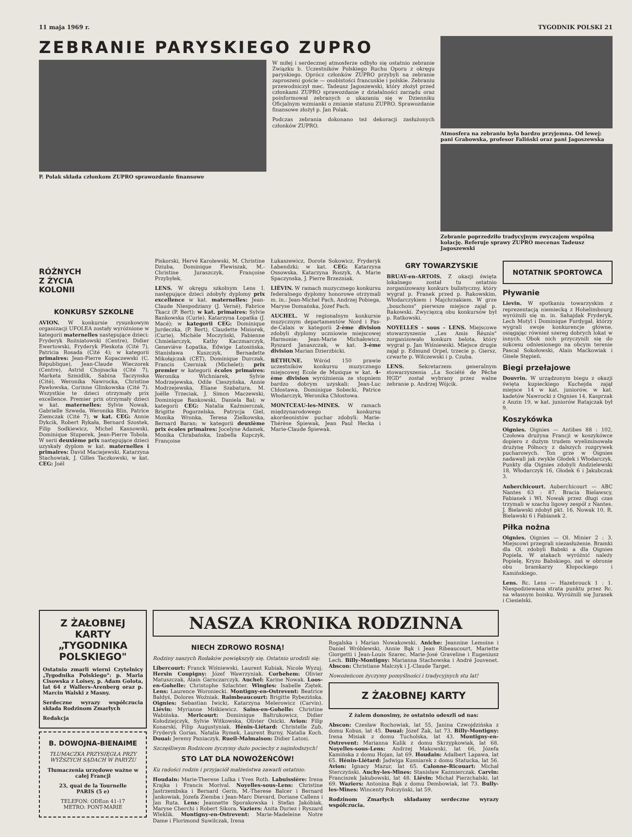11 maja 1969 r. TYGODNIK POLSKI 21
ZEBRANIE PARYSKIEGO ZUPRO
P. Polak składa członkom ZUPRO sprawozdanie finansowe
W miłej i serdecznej atmosferze odbyło się ostatnio zebranie Związku b. Uczestników Polskiego Ruchu Oporu z okręgu paryskiego. Oprócz członków ZUPRO przybyli na zebranie zaproszeni goście — osobistości francuskie i polskie. Zebraniu przewodniczył mec. Tadeusz Jagoszewski, który złożył przed członkami ZUPRO sprawozdanie z działalności zarządu oraz poinformował zebranych o ukazaniu się w Dzienniku Oficjalnym wzmianki o zmianie statusu ZUPRO. Sprawozdanie finansowe złożył p. Jan Polak.
Podczas zebrania dokonano też dekoracji zasłużonych członków ZUPRO.
Atmosfera na zebraniu była bardzo przyjemna. Od lewej: pani Grabowska, profesor Faliński oraz pani Jagoszewska
Zebranie poprzedziło tradycyjnym zwyczajem wspólną kolację. Referuje sprawy ZUPRO mecenas Tadeusz Jagoszewski
RÓŻNYCH
Z ŻYCIA
KOLONII
KONKURSY SZKOLNE
AVION. W konkursie rysunkowym organizacji UFOLEA zostały wyróżnione w kategorii maternelles następujące dzieci: Fryderyk Rożniatowski (Centre), Didier Ewertowski, Fryderyk Pleskota (Cité 7), Patricia Rosada (Cité 4); w kategorii primaires: Jean-Pierre Kopaczewski (C. République), Jean-Claude Wieczorek (Centre), Astrid Chojnacka (Cité 7), Marketa Szmidlik, Sabina Taczynska (Cité), Weronika Nawrocka, Christine Pawłowska, Corinne Glinkowska (Cité 7). Wszystkie te dzieci otrzymały prix excellence. Premier prix otrzymały dzieci w kat. maternelles: Sylvie Nowak, Gabrielle Szweda, Weronika Blin, Patrice Ziemczak (Cité 7), w kat. CEG: Annie Dykcik, Robert Rykała, Bernard Szostek, Filip Sodkiewicz, Michel Kasnowski, Dominique Stuperek, Jean-Pierre Tobola. W serii deuxième prix następujące dzieci uzyskały dyplom w kat. maternelles i primaires: David Maciejewski, Katarzyna Stachowiak, J. Gilles Taczkowski, w kat. CEG: Joël
Piskorski, Hervé Karolewski, M. Christine Dziuba, Dominique Flewiszak, M.-Christine Juraszczyk, Françoise Przybyłek.
LENS. W okręgu szkolnym Lens I. następujące dzieci zdobyły dyplomy prix excellence w kat. maternelles: Jean-Claude Niespodziany (J. Verné), Fabrice Tkacz (P. Bert); w kat. primaires: Sylvie Bankowska (Curie), Katarzyna Łopatka (J. Macé); w kategorii CEG: Dominique Jurdeczka, (P. Bert), Claudette Misiorek, (Curie), Michèle Moczyński, Fabienne Chmielarczyk, Kathy Kaczmarczyk, Geneviève Łopatka, Edwige Latosińska, Stanisława Kuszczyk, Bernadette Mikołajczak (CET), Dominique Durczak, Francis Czerniak (Michelet); prix premier w kategorii écoles primaires: Weronika Wichniarek, Sylvie Modrzejewska, Odile Cieszyńska, Annie Modrzejewska, Eliane Szabatura, M. Joëlle Trzeciak, J. Simon Maczewski, Dominique Bankowski, Daniela Bal; w kategorii CEG: Natalia Kaźmierczak, Brigitte Pogorzelska, Patrycja Giel, Monika Wronka, Teresa Zielkowska, Bernard Baran; w kategorii deuxième prix écoles primaires: Jocelyne Adamek, Monika Chrabańska, Izabella Kupczyk, Françoise
Łukaszewicz, Dorote Sokowicz, Fryderyk Łabendzki; w kat. CEG: Katarzyna Ossowska, Katarzyna Roszyk, A. Marie Spaczynska, J. Pierre Brzezniak.
LIÉVIN. W ramach muzycznego konkursu federalnego dyplomy honorowe otrzymali m. in.: Jean-Michel Pach, Andrzej Pobiega, Maryse Domańska, Józef Pach.
AUCHEL. W regionalnym konkursie muzycznym departamentów Nord i Pas-de-Calais w kategorii 2-ème division zdobyli dyplomy uczniowie miejscowej Harmonie: Jean-Marie Michałowicz, Ryszard Janaszczak, w kat. 3-ème division Marian Dzierzbicki.
BÉTHUNE. Wśród 150 prawie uczestników konkursu muzycznego miejscowej Ecole de Musique w kat. 4-ème division wyróżnienia ze stopniem bardzo dobrym uzyskali: Jean-Luc Chłostawa, Dominique Sobecki, Patrice Włodarczyk, Weronika Chłostowa.
MONTCEAU-les-MINES. W ramach międzynarodowego konkursu akordeonistów puchar zdobyli: Marie-Thérèse Śpiewak, Jean Paul Hecka i Marie-Claude Śpiewak.
GRY TOWARZYSKIE
BRUAY-en-ARTOIS. Z okazji święta lokalnego został tu ostatnio zorganizowany konkurs bulistyczny, który wygrał p. Franek przed p. Rakowskim, Włodarczykiem i Majchrzakiem. W grze „bouchons" pierwsze miejsce zajął p. Rakowski. Zwycięzcą obu konkursów był p. Ratkowski.
NOYELLES - sous - LENS. Miejscowe stowarzyszenie „Les Amis Réunis" zorganizowało konkurs belota, który wygrał p. Jan Wiśniewski. Miejsce drugie zajął p. Edmund Orpel, trzecie p. Giersz, czwarte p. Wilczewski i p. Czuba.
LENS. Sekretarzem generalnym stowarzyszenia „La Société de Pêche HGD" został wybrany przez walne zebranie p. Andrzej Wójcik.
NOTATNIK SPORTOWCA
Pływanie
Lievin. W spotkaniu towarzyskim z reprezentacją niemiecką z Hohelimbourg wyróżnili się m. in. Sahajdak Fryderyk, Lech Motyl i Dominique Furdygał, którzy wygrali swoje konkurencje główne, osiągając również szereg dobrych lokat w innych. Obok nich przyczynili się do sukcesu odniesionego na obcym terenie Pascal Sokołowski, Alain Maćkowiak i Gisele Stępień.
Biegi przełajowe
Douvrin. W urządzonym biegu z okazji święta kupieckiego Kuchejda zajął miejsce 14 w kat. juniorów, w kat. kadetów Nawrocki z Oignies 14, Kasprzak z Anzin 19, w kat. juniorów Ratajczak był 9.
Koszykówka
Oignies. Oignies — Antibes 88 : 102. Czołowa drużyna Francji w koszykówce dopiero z dużym trudem wyeliminowała drużynę Północy z dalszych rozgrywek pucharowych. Ton grze w Oignies nadawali jak zwykle Głodek i Włodarczyk. Punkty dla Oignies zdobyli Andzielewski 18, Włodarczyk 16, Głodek 6 i Jakubczak 3.
Auberchicourt. Auberchicourt — ABC Nantes 63 : 87. Bracia Bielawscy, Fabianek i Wł. Nowak przez długi czas trzymali w szachu ligowy zespół z Nantes. J. Bielawski zdobył pkt. 16, Nowak 10, R. Bielawski 6 i Fabianek 2.
Piłka nożna
Oignies. Oignies — Ol. Minier 2 : 3. Miejscowi przegrali niezasłużenie. Bramki dla Ol. zdobyli Babski a dla Oignies Popiela. W atakach wyróżnić należy Popielę, Kryzo Babskiego, zaś w obronie obu bramkarzy Kłopockiego i Kamińskiego.
Lens. Rc. Lens — Hazebrouck 1 : 1. Niespodziewana strata punktu przez Rc. na własnym boisku. Wyróżnili się Jurasek i Ciesielski.
Z ŻAŁOBNEJ KARTY „TYGODNIKA POLSKIEGO"
Ostatnio zmarli wierni Czytelnicy „Tygodnika Polskiego": p. Maria Cisowska z Loisey, p. Adam Golota, lat 64 z Wallers-Arenberg oraz p. Marcin Walski z Masny.
Serdeczne wyrazy współczucia składa Rodzinom Zmarłych
Redakcja
B. DOWOJNA-BIENAIME
TŁUMACZKA PRZYSIĘGŁA PRZY WYŻSZYCH SĄDACH W PARYŻU
Tłumaczenia urzędowe ważne w całej Francji
23, quai de la Tournelle
PARIS (5 e)
TELEFON: ODEon 41-17
METRO: PONT-MARIE
NASZA KRONIKA RODZINNA
NIECH ZDROWO ROSNĄ!
Rodziny naszych Rodaków powiększyły się. Ostatnio urodzili się:
Libercourt: Franck Wiśniewski, Laurent Kubiak, Nicole Wyzuj. Hersin Coupigny: Józef Wawrzyniak. Corbehem: Olivier Matuszczak, Alain Garnczarczyk. Auchel: Karine Nowak. Loos-en-Gohelle: Christophe Szlachter. Wingles: Isabelle Ziętek. Lens: Laurence Woroniecki. Montigny-en-Ostrevent: Beatrice Bałdyś, Dolores Woźniak. Raimbeaucourt: Brigitte Rybezińska. Oignies: Sebastian Iwicki, Katarzyna Melerowicz (Carvin). Liévin: Myrianne Miśkiewicz. Sains-en-Gohelle: Christine Wabińska. Mericourt: Dominique Baltrukowicz, Didier Kołodziejczyk, Sylvie Witkowska, Olivier Osicki. Avion: Filip Konarski, Filip Augustyniak. Hénin-Liétard: Christelle Zub, Fryderyk Gorias, Natalia Rymek, Laurent Burny, Natalia Koch. Douai: Jeremy Paniaczyk. Rueil-Malmaison: Didier Latosi.
Szczęśliwym Rodzicom życzymy dużo pociechy z najmłodszych!
STO LAT DLA NOWOŻEŃCÓW!
Ku radości rodzin i przyjaciół małżeństwa zawarli ostatnio:
Houdain: Marie-Therese Lulka i Yves Roth. Labuissière: Irena Krajka i Francis Morival. Noyelles-sous-Lens: Christine Jastrzembska i Bernard Gerin, M.-Therese Balcer i Bernard Jankowiak, Józefa Ziemba i Jean-Marc Dievard, Doriane Callens i Jan Ruta. Lens: Jeannette Sporakowska i Stefan Jakóbiak, Maryse Cherchi i Robert Sikora. Vaziers: Anita Duriez i Ryszard Wleklik. Montigny-en-Ostrevent: Marie-Madeleine Notre Dame i Florimond Suwilczak, Irena
Rogalska i Marian Nowakowski. Aniche: Jeannine Lemoine i Daniel Wróblewski, Annie Bąk i Jean Ribeaucourt, Mariette Giorgetti i Jean-Louis Szarec, Marie-José Graveline i Eugeniusz Lech. Billy-Montigny: Marianna Stachowska i André Jouvenet. Abscon: Christiane Malczyk i J.-Claude Target.
Nowożeńcom życzymy pomyślności i tradycyjnych stu lat!
Z ŻAŁOBNEJ KARTY
Z żalem donosimy, że ostatnio odeszli od nas:
Abscon: Czesław Rochowiak, lat 55, Janina Czwojdzińska z domu Kobus, lat 45. Douai: Józef Żak, lat 73. Billy-Montigny: Irena Misiak z domu Tucholska, lat 43. Montigny-en-Ostrevent: Marianna Kulik z domu Skrzypkowiak, lat 68. Noyelles-sous-Lens: Andrzej Makowski, lat 66, Józefa Kamińska z domu Hojan, lat 69. Houdain: Adalbert Lapawa, lat 65. Hénin-Liétard: Jadwiga Kusniarek z domu Statucka, lat 56. Avion: Ignacy Mazur, lat 65. Calonne-Ricouart: Michał Sterczyński. Auchy-les-Mines: Stanisław Kazmierczak. Carvin: Franciszek Jakubowski, lat 48. Liévin: Michał Pierzchalski, lat 69. Waziers: Antonina Bąk z domu Dembowiak, lat 73. Bully-les-Mines: Wincenty Połczyński, lat 59.
Rodzinom Zmarłych składamy serdeczne wyrazy współczucia.